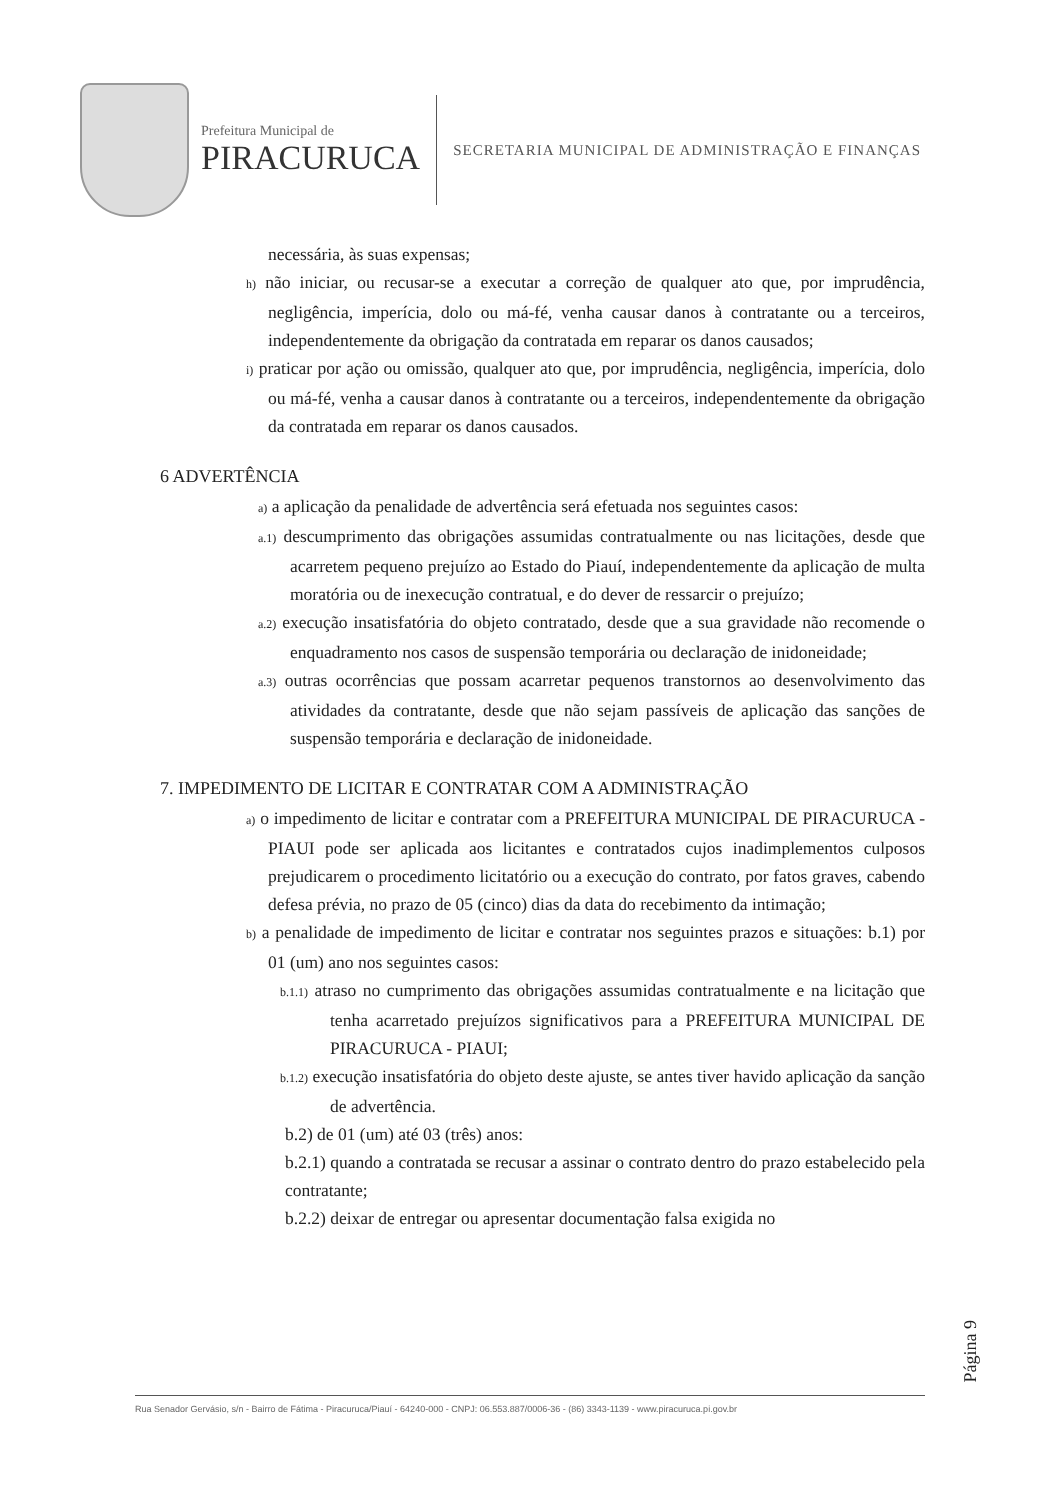Prefeitura Municipal de
PIRACURUCA
SECRETARIA MUNICIPAL DE ADMINISTRAÇÃO E FINANÇAS
necessária, às suas expensas;
h) não iniciar, ou recusar-se a executar a correção de qualquer ato que, por imprudência, negligência, imperícia, dolo ou má-fé, venha causar danos à contratante ou a terceiros, independentemente da obrigação da contratada em reparar os danos causados;
i) praticar por ação ou omissão, qualquer ato que, por imprudência, negligência, imperícia, dolo ou má-fé, venha a causar danos à contratante ou a terceiros, independentemente da obrigação da contratada em reparar os danos causados.
6 ADVERTÊNCIA
a) a aplicação da penalidade de advertência será efetuada nos seguintes casos:
a.1) descumprimento das obrigações assumidas contratualmente ou nas licitações, desde que acarretem pequeno prejuízo ao Estado do Piauí, independentemente da aplicação de multa moratória ou de inexecução contratual, e do dever de ressarcir o prejuízo;
a.2) execução insatisfatória do objeto contratado, desde que a sua gravidade não recomende o enquadramento nos casos de suspensão temporária ou declaração de inidoneidade;
a.3) outras ocorrências que possam acarretar pequenos transtornos ao desenvolvimento das atividades da contratante, desde que não sejam passíveis de aplicação das sanções de suspensão temporária e declaração de inidoneidade.
7. IMPEDIMENTO DE LICITAR E CONTRATAR COM A ADMINISTRAÇÃO
a) o impedimento de licitar e contratar com a PREFEITURA MUNICIPAL DE PIRACURUCA - PIAUI pode ser aplicada aos licitantes e contratados cujos inadimplementos culposos prejudicarem o procedimento licitatório ou a execução do contrato, por fatos graves, cabendo defesa prévia, no prazo de 05 (cinco) dias da data do recebimento da intimação;
b) a penalidade de impedimento de licitar e contratar nos seguintes prazos e situações: b.1) por 01 (um) ano nos seguintes casos:
b.1.1) atraso no cumprimento das obrigações assumidas contratualmente e na licitação que tenha acarretado prejuízos significativos para a PREFEITURA MUNICIPAL DE PIRACURUCA - PIAUI;
b.1.2) execução insatisfatória do objeto deste ajuste, se antes tiver havido aplicação da sanção de advertência.
b.2) de 01 (um) até 03 (três) anos:
b.2.1) quando a contratada se recusar a assinar o contrato dentro do prazo estabelecido pela contratante;
b.2.2) deixar de entregar ou apresentar documentação falsa exigida no
Página 9
Rua Senador Gervásio, s/n - Bairro de Fátima - Piracuruca/Piauí - 64240-000 - CNPJ: 06.553.887/0006-36 - (86) 3343-1139 - www.piracuruca.pi.gov.br